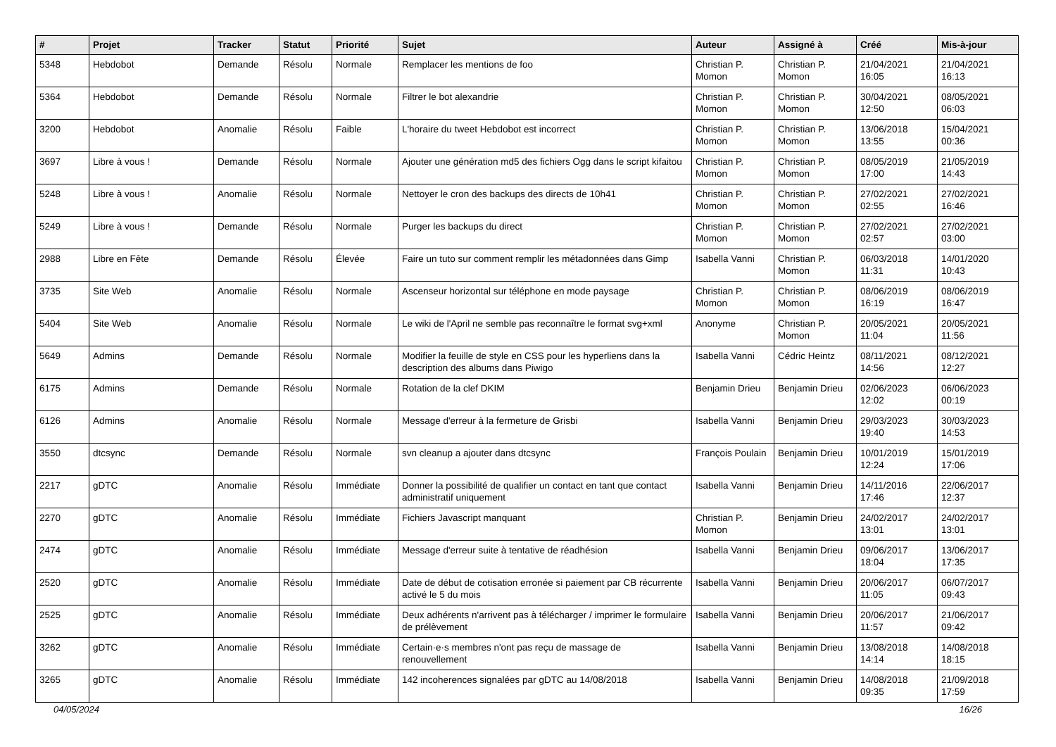| # | Projet | Tracker | Statut | Priorité | Sujet | Auteur | Assigné à | Créé | Mis-à-jour |
| --- | --- | --- | --- | --- | --- | --- | --- | --- | --- |
| 5348 | Hebdobot | Demande | Résolu | Normale | Remplacer les mentions de foo | Christian P. Momon | Christian P. Momon | 21/04/2021 16:05 | 21/04/2021 16:13 |
| 5364 | Hebdobot | Demande | Résolu | Normale | Filtrer le bot alexandrie | Christian P. Momon | Christian P. Momon | 30/04/2021 12:50 | 08/05/2021 06:03 |
| 3200 | Hebdobot | Anomalie | Résolu | Faible | L'horaire du tweet Hebdobot est incorrect | Christian P. Momon | Christian P. Momon | 13/06/2018 13:55 | 15/04/2021 00:36 |
| 3697 | Libre à vous ! | Demande | Résolu | Normale | Ajouter une génération md5 des fichiers Ogg dans le script kifaitou | Christian P. Momon | Christian P. Momon | 08/05/2019 17:00 | 21/05/2019 14:43 |
| 5248 | Libre à vous ! | Anomalie | Résolu | Normale | Nettoyer le cron des backups des directs de 10h41 | Christian P. Momon | Christian P. Momon | 27/02/2021 02:55 | 27/02/2021 16:46 |
| 5249 | Libre à vous ! | Demande | Résolu | Normale | Purger les backups du direct | Christian P. Momon | Christian P. Momon | 27/02/2021 02:57 | 27/02/2021 03:00 |
| 2988 | Libre en Fête | Demande | Résolu | Élevée | Faire un tuto sur comment remplir les métadonnées dans Gimp | Isabella Vanni | Christian P. Momon | 06/03/2018 11:31 | 14/01/2020 10:43 |
| 3735 | Site Web | Anomalie | Résolu | Normale | Ascenseur horizontal sur téléphone en mode paysage | Christian P. Momon | Christian P. Momon | 08/06/2019 16:19 | 08/06/2019 16:47 |
| 5404 | Site Web | Anomalie | Résolu | Normale | Le wiki de l'April ne semble pas reconnaître le format svg+xml | Anonyme | Christian P. Momon | 20/05/2021 11:04 | 20/05/2021 11:56 |
| 5649 | Admins | Demande | Résolu | Normale | Modifier la feuille de style en CSS pour les hyperliens dans la description des albums dans Piwigo | Isabella Vanni | Cédric Heintz | 08/11/2021 14:56 | 08/12/2021 12:27 |
| 6175 | Admins | Demande | Résolu | Normale | Rotation de la clef DKIM | Benjamin Drieu | Benjamin Drieu | 02/06/2023 12:02 | 06/06/2023 00:19 |
| 6126 | Admins | Anomalie | Résolu | Normale | Message d'erreur à la fermeture de Grisbi | Isabella Vanni | Benjamin Drieu | 29/03/2023 19:40 | 30/03/2023 14:53 |
| 3550 | dtcsync | Demande | Résolu | Normale | svn cleanup a ajouter dans dtcsync | François Poulain | Benjamin Drieu | 10/01/2019 12:24 | 15/01/2019 17:06 |
| 2217 | gDTC | Anomalie | Résolu | Immédiate | Donner la possibilité de qualifier un contact en tant que contact administratif uniquement | Isabella Vanni | Benjamin Drieu | 14/11/2016 17:46 | 22/06/2017 12:37 |
| 2270 | gDTC | Anomalie | Résolu | Immédiate | Fichiers Javascript manquant | Christian P. Momon | Benjamin Drieu | 24/02/2017 13:01 | 24/02/2017 13:01 |
| 2474 | gDTC | Anomalie | Résolu | Immédiate | Message d'erreur suite à tentative de réadhésion | Isabella Vanni | Benjamin Drieu | 09/06/2017 18:04 | 13/06/2017 17:35 |
| 2520 | gDTC | Anomalie | Résolu | Immédiate | Date de début de cotisation erronée si paiement par CB récurrente activé le 5 du mois | Isabella Vanni | Benjamin Drieu | 20/06/2017 11:05 | 06/07/2017 09:43 |
| 2525 | gDTC | Anomalie | Résolu | Immédiate | Deux adhérents n'arrivent pas à télécharger / imprimer le formulaire de prélèvement | Isabella Vanni | Benjamin Drieu | 20/06/2017 11:57 | 21/06/2017 09:42 |
| 3262 | gDTC | Anomalie | Résolu | Immédiate | Certain·e·s membres n'ont pas reçu de massage de renouvellement | Isabella Vanni | Benjamin Drieu | 13/08/2018 14:14 | 14/08/2018 18:15 |
| 3265 | gDTC | Anomalie | Résolu | Immédiate | 142 incoherences signalées par gDTC au 14/08/2018 | Isabella Vanni | Benjamin Drieu | 14/08/2018 09:35 | 21/09/2018 17:59 |
04/05/2024 16/26